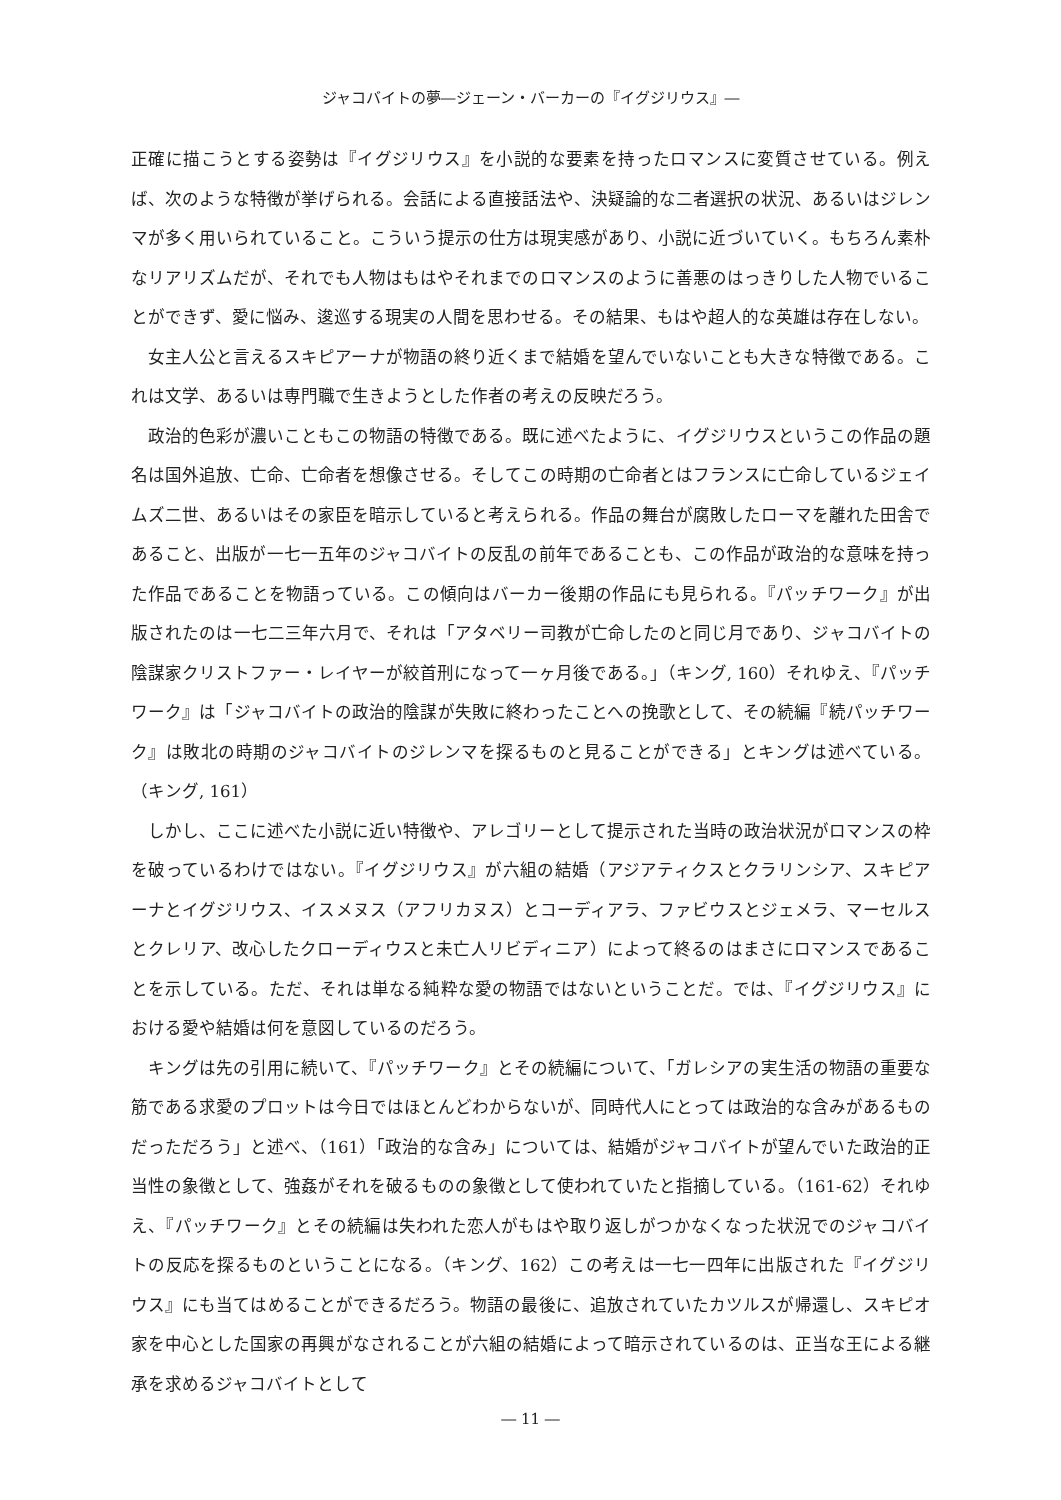ジャコバイトの夢―ジェーン・バーカーの『イグジリウス』―
正確に描こうとする姿勢は『イグジリウス』を小説的な要素を持ったロマンスに変質させている。例えば、次のような特徴が挙げられる。会話による直接話法や、決疑論的な二者選択の状況、あるいはジレンマが多く用いられていること。こういう提示の仕方は現実感があり、小説に近づいていく。もちろん素朴なリアリズムだが、それでも人物はもはやそれまでのロマンスのように善悪のはっきりした人物でいることができず、愛に悩み、逡巡する現実の人間を思わせる。その結果、もはや超人的な英雄は存在しない。
女主人公と言えるスキピアーナが物語の終り近くまで結婚を望んでいないことも大きな特徴である。これは文学、あるいは専門職で生きようとした作者の考えの反映だろう。
政治的色彩が濃いこともこの物語の特徴である。既に述べたように、イグジリウスというこの作品の題名は国外追放、亡命、亡命者を想像させる。そしてこの時期の亡命者とはフランスに亡命しているジェイムズ二世、あるいはその家臣を暗示していると考えられる。作品の舞台が腐敗したローマを離れた田舎であること、出版が一七一五年のジャコバイトの反乱の前年であることも、この作品が政治的な意味を持った作品であることを物語っている。この傾向はバーカー後期の作品にも見られる。『パッチワーク』が出版されたのは一七二三年六月で、それは「アタベリー司教が亡命したのと同じ月であり、ジャコバイトの陰謀家クリストファー・レイヤーが絞首刑になって一ヶ月後である。」（キング, 160）それゆえ、『パッチワーク』は「ジャコバイトの政治的陰謀が失敗に終わったことへの挽歌として、その続編『続パッチワーク』は敗北の時期のジャコバイトのジレンマを探るものと見ることができる」とキングは述べている。（キング, 161）
しかし、ここに述べた小説に近い特徴や、アレゴリーとして提示された当時の政治状況がロマンスの枠を破っているわけではない。『イグジリウス』が六組の結婚（アジアティクスとクラリンシア、スキピアーナとイグジリウス、イスメヌス（アフリカヌス）とコーディアラ、ファビウスとジェメラ、マーセルスとクレリア、改心したクローディウスと未亡人リビディニア）によって終るのはまさにロマンスであることを示している。ただ、それは単なる純粋な愛の物語ではないということだ。では、『イグジリウス』における愛や結婚は何を意図しているのだろう。
キングは先の引用に続いて、『パッチワーク』とその続編について、「ガレシアの実生活の物語の重要な筋である求愛のプロットは今日ではほとんどわからないが、同時代人にとっては政治的な含みがあるものだっただろう」と述べ、（161）「政治的な含み」については、結婚がジャコバイトが望んでいた政治的正当性の象徴として、強姦がそれを破るものの象徴として使われていたと指摘している。（161-62）それゆえ、『パッチワーク』とその続編は失われた恋人がもはや取り返しがつかなくなった状況でのジャコバイトの反応を探るものということになる。（キング、162）この考えは一七一四年に出版された『イグジリウス』にも当てはめることができるだろう。物語の最後に、追放されていたカツルスが帰還し、スキピオ家を中心とした国家の再興がなされることが六組の結婚によって暗示されているのは、正当な王による継承を求めるジャコバイトとして
― 11 ―